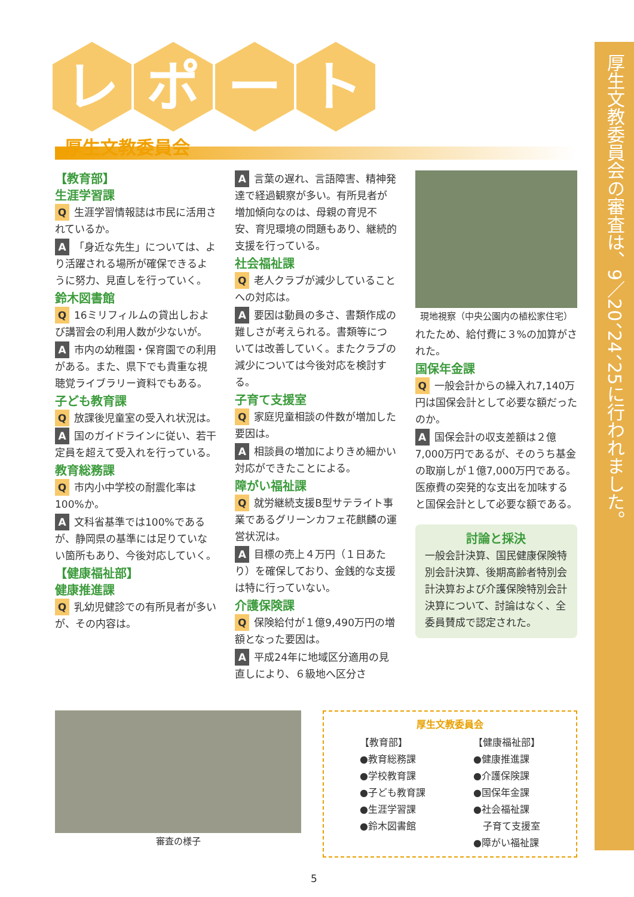レ ポ ー ト
厚生文教委員会
【教育部】
生涯学習課
Q生涯学習情報誌は市民に活用されているか。
A 「身近な先生」については、より活躍される場所が確保できるように努力、見直しを行っていく。
鈴木図書館
Q 16ミリフィルムの貸出しおよび講習会の利用人数が少ないが。
A市内の幼稚園・保育園での利用がある。また、県下でも貴重な視聴覚ライブラリー資料でもある。
子ども教育課
Q放課後児童室の受入れ状況は。
A国のガイドラインに従い、若干定員を超えて受入れを行っている。
教育総務課
Q市内小中学校の耐震化率は100%か。
A文科省基準では100%であるが、静岡県の基準には足りていない箇所もあり、今後対応していく。
【健康福祉部】
健康推進課
Q乳幼児健診での有所見者が多いが、その内容は。
A言葉の遅れ、言語障害、精神発達で経過観察が多い。有所見者が増加傾向なのは、母親の育児不安、育児環境の問題もあり、継続的支援を行っている。
社会福祉課
Q老人クラブが減少していることへの対応は。
A要因は動員の多さ、書類作成の難しさが考えられる。書類等については改善していく。またクラブの減少については今後対応を検討する。
子育て支援室
Q家庭児童相談の件数が増加した要因は。
A相談員の増加によりきめ細かい対応ができたことによる。
障がい福祉課
Q就労継続支援B型サテライト事業であるグリーンカフェ花麒麟の運営状況は。
A目標の売上４万円（１日あたり）を確保しており、金銭的な支援は特に行っていない。
介護保険課
Q保険給付が１億9,490万円の増額となった要因は。
A平成24年に地域区分適用の見直しにより、６級地へ区分さ
現地視察（中央公園内の植松家住宅）
れたため、給付費に３%の加算がされた。
国保年金課
Q一般会計からの繰入れ7,140万円は国保会計として必要な額だったのか。
A国保会計の収支差額は２億7,000万円であるが、そのうち基金の取崩しが１億7,000万円である。医療費の突発的な支出を加味すると国保会計として必要な額である。
討論と採決
一般会計決算、国民健康保険特別会計決算、後期高齢者特別会計決算および介護保険特別会計決算について、討論はなく、全委員賛成で認定された。
審査の様子
厚生文教委員会
【教育部】
●教育総務課
●学校教育課
●子ども教育課
●生涯学習課
●鈴木図書館
【健康福祉部】
●健康推進課
●介護保険課
●国保年金課
●社会福祉課
　子育て支援室
●障がい福祉課
厚生文教委員会の審査は、9／20、24、25に行われました。
5